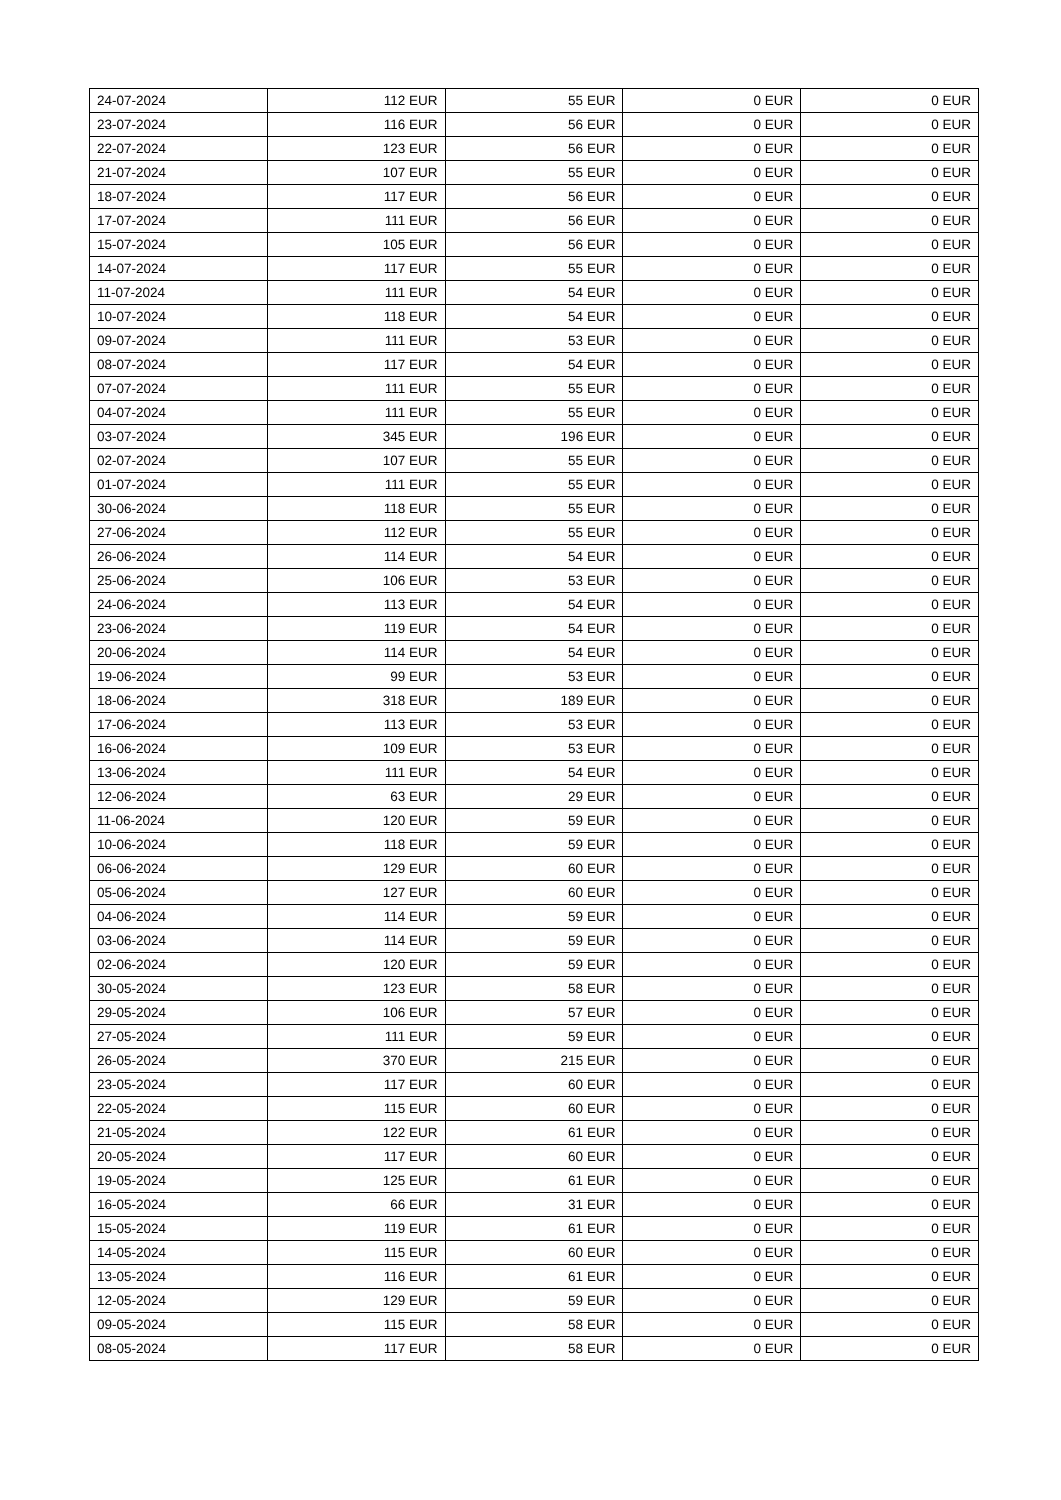| 24-07-2024 | 112 EUR | 55 EUR | 0 EUR | 0 EUR |
| 23-07-2024 | 116 EUR | 56 EUR | 0 EUR | 0 EUR |
| 22-07-2024 | 123 EUR | 56 EUR | 0 EUR | 0 EUR |
| 21-07-2024 | 107 EUR | 55 EUR | 0 EUR | 0 EUR |
| 18-07-2024 | 117 EUR | 56 EUR | 0 EUR | 0 EUR |
| 17-07-2024 | 111 EUR | 56 EUR | 0 EUR | 0 EUR |
| 15-07-2024 | 105 EUR | 56 EUR | 0 EUR | 0 EUR |
| 14-07-2024 | 117 EUR | 55 EUR | 0 EUR | 0 EUR |
| 11-07-2024 | 111 EUR | 54 EUR | 0 EUR | 0 EUR |
| 10-07-2024 | 118 EUR | 54 EUR | 0 EUR | 0 EUR |
| 09-07-2024 | 111 EUR | 53 EUR | 0 EUR | 0 EUR |
| 08-07-2024 | 117 EUR | 54 EUR | 0 EUR | 0 EUR |
| 07-07-2024 | 111 EUR | 55 EUR | 0 EUR | 0 EUR |
| 04-07-2024 | 111 EUR | 55 EUR | 0 EUR | 0 EUR |
| 03-07-2024 | 345 EUR | 196 EUR | 0 EUR | 0 EUR |
| 02-07-2024 | 107 EUR | 55 EUR | 0 EUR | 0 EUR |
| 01-07-2024 | 111 EUR | 55 EUR | 0 EUR | 0 EUR |
| 30-06-2024 | 118 EUR | 55 EUR | 0 EUR | 0 EUR |
| 27-06-2024 | 112 EUR | 55 EUR | 0 EUR | 0 EUR |
| 26-06-2024 | 114 EUR | 54 EUR | 0 EUR | 0 EUR |
| 25-06-2024 | 106 EUR | 53 EUR | 0 EUR | 0 EUR |
| 24-06-2024 | 113 EUR | 54 EUR | 0 EUR | 0 EUR |
| 23-06-2024 | 119 EUR | 54 EUR | 0 EUR | 0 EUR |
| 20-06-2024 | 114 EUR | 54 EUR | 0 EUR | 0 EUR |
| 19-06-2024 | 99 EUR | 53 EUR | 0 EUR | 0 EUR |
| 18-06-2024 | 318 EUR | 189 EUR | 0 EUR | 0 EUR |
| 17-06-2024 | 113 EUR | 53 EUR | 0 EUR | 0 EUR |
| 16-06-2024 | 109 EUR | 53 EUR | 0 EUR | 0 EUR |
| 13-06-2024 | 111 EUR | 54 EUR | 0 EUR | 0 EUR |
| 12-06-2024 | 63 EUR | 29 EUR | 0 EUR | 0 EUR |
| 11-06-2024 | 120 EUR | 59 EUR | 0 EUR | 0 EUR |
| 10-06-2024 | 118 EUR | 59 EUR | 0 EUR | 0 EUR |
| 06-06-2024 | 129 EUR | 60 EUR | 0 EUR | 0 EUR |
| 05-06-2024 | 127 EUR | 60 EUR | 0 EUR | 0 EUR |
| 04-06-2024 | 114 EUR | 59 EUR | 0 EUR | 0 EUR |
| 03-06-2024 | 114 EUR | 59 EUR | 0 EUR | 0 EUR |
| 02-06-2024 | 120 EUR | 59 EUR | 0 EUR | 0 EUR |
| 30-05-2024 | 123 EUR | 58 EUR | 0 EUR | 0 EUR |
| 29-05-2024 | 106 EUR | 57 EUR | 0 EUR | 0 EUR |
| 27-05-2024 | 111 EUR | 59 EUR | 0 EUR | 0 EUR |
| 26-05-2024 | 370 EUR | 215 EUR | 0 EUR | 0 EUR |
| 23-05-2024 | 117 EUR | 60 EUR | 0 EUR | 0 EUR |
| 22-05-2024 | 115 EUR | 60 EUR | 0 EUR | 0 EUR |
| 21-05-2024 | 122 EUR | 61 EUR | 0 EUR | 0 EUR |
| 20-05-2024 | 117 EUR | 60 EUR | 0 EUR | 0 EUR |
| 19-05-2024 | 125 EUR | 61 EUR | 0 EUR | 0 EUR |
| 16-05-2024 | 66 EUR | 31 EUR | 0 EUR | 0 EUR |
| 15-05-2024 | 119 EUR | 61 EUR | 0 EUR | 0 EUR |
| 14-05-2024 | 115 EUR | 60 EUR | 0 EUR | 0 EUR |
| 13-05-2024 | 116 EUR | 61 EUR | 0 EUR | 0 EUR |
| 12-05-2024 | 129 EUR | 59 EUR | 0 EUR | 0 EUR |
| 09-05-2024 | 115 EUR | 58 EUR | 0 EUR | 0 EUR |
| 08-05-2024 | 117 EUR | 58 EUR | 0 EUR | 0 EUR |